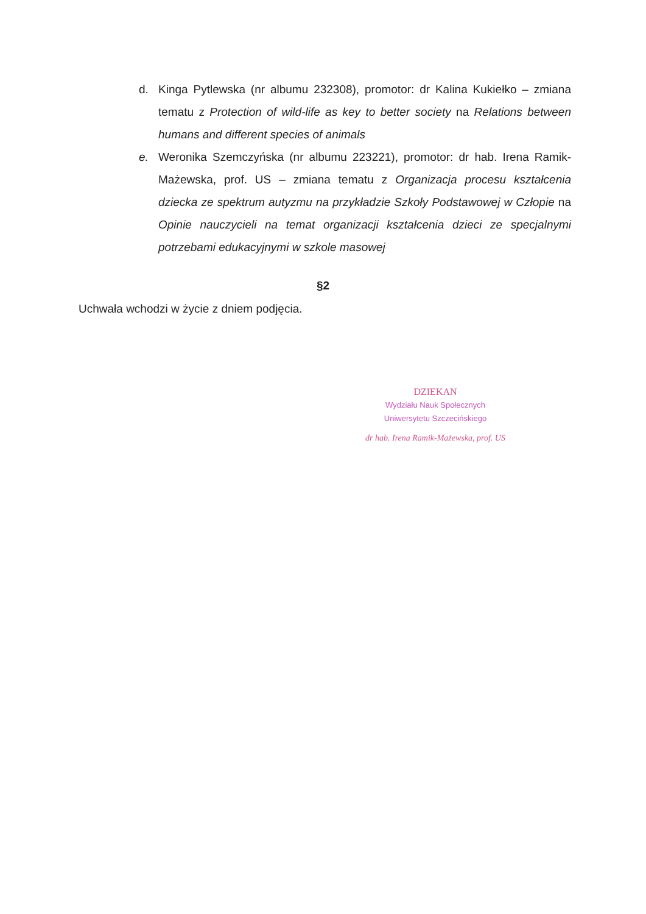d. Kinga Pytlewska (nr albumu 232308), promotor: dr Kalina Kukiełko – zmiana tematu z Protection of wild-life as key to better society na Relations between humans and different species of animals
e. Weronika Szemczyńska (nr albumu 223221), promotor: dr hab. Irena Ramik-Mażewska, prof. US – zmiana tematu z Organizacja procesu kształcenia dziecka ze spektrum autyzmu na przykładzie Szkoły Podstawowej w Człopie na Opinie nauczycieli na temat organizacji kształcenia dzieci ze specjalnymi potrzebami edukacyjnymi w szkole masowej
§2
Uchwała wchodzi w życie z dniem podjęcia.
DZIEKAN
Wydziału Nauk Społecznych
Uniwersytetu Szczecińskiego
dr hab. Irena Ramik-Mażewska, prof. US